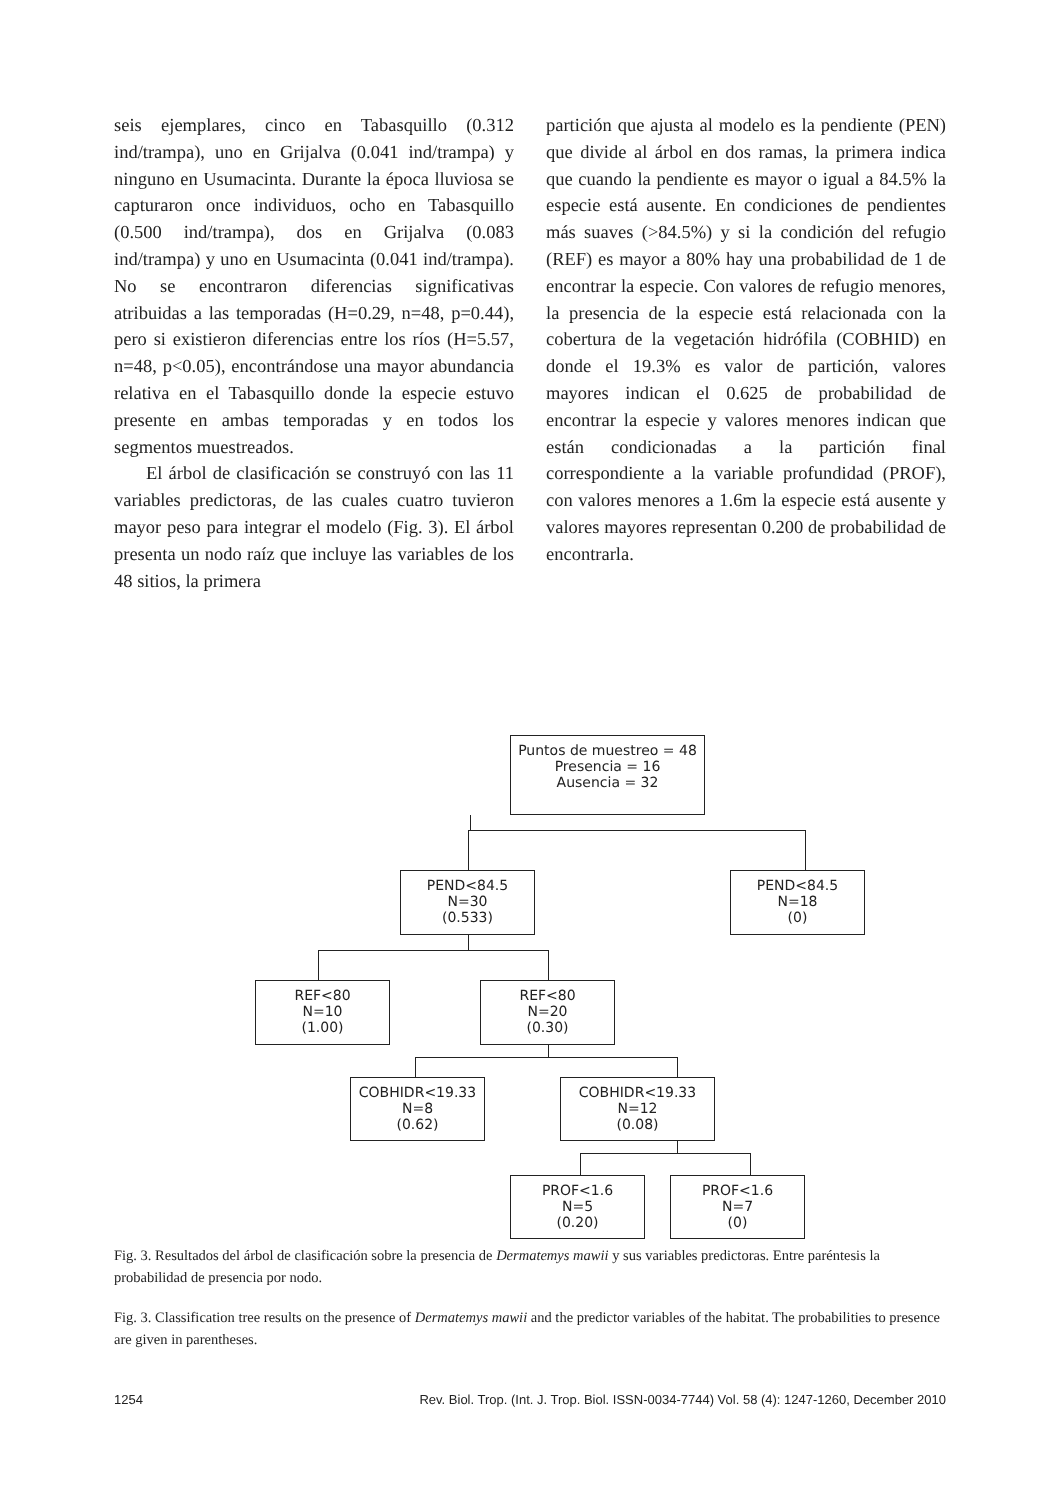seis ejemplares, cinco en Tabasquillo (0.312 ind/trampa), uno en Grijalva (0.041 ind/trampa) y ninguno en Usumacinta. Durante la época lluviosa se capturaron once individuos, ocho en Tabasquillo (0.500 ind/trampa), dos en Grijalva (0.083 ind/trampa) y uno en Usumacinta (0.041 ind/trampa). No se encontraron diferencias significativas atribuidas a las temporadas (H=0.29, n=48, p=0.44), pero si existieron diferencias entre los ríos (H=5.57, n=48, p<0.05), encontrándose una mayor abundancia relativa en el Tabasquillo donde la especie estuvo presente en ambas temporadas y en todos los segmentos muestreados.
El árbol de clasificación se construyó con las 11 variables predictoras, de las cuales cuatro tuvieron mayor peso para integrar el modelo (Fig. 3). El árbol presenta un nodo raíz que incluye las variables de los 48 sitios, la primera
partición que ajusta al modelo es la pendiente (PEN) que divide al árbol en dos ramas, la primera indica que cuando la pendiente es mayor o igual a 84.5% la especie está ausente. En condiciones de pendientes más suaves (>84.5%) y si la condición del refugio (REF) es mayor a 80% hay una probabilidad de 1 de encontrar la especie. Con valores de refugio menores, la presencia de la especie está relacionada con la cobertura de la vegetación hidrófila (COBHID) en donde el 19.3% es valor de partición, valores mayores indican el 0.625 de probabilidad de encontrar la especie y valores menores indican que están condicionadas a la partición final correspondiente a la variable profundidad (PROF), con valores menores a 1.6m la especie está ausente y valores mayores representan 0.200 de probabilidad de encontrarla.
Puntos de muestreo = 48
Presencia = 16
Ausencia = 32
PEND<84.5
N=30
(0.533)
PEND<84.5
N=18
(0)
REF<80
N=10
(1.00)
REF<80
N=20
(0.30)
COBHIDR<19.33
N=8
(0.62)
COBHIDR<19.33
N=12
(0.08)
PROF<1.6
N=5
(0.20)
PROF<1.6
N=7
(0)
Fig. 3. Resultados del árbol de clasificación sobre la presencia de Dermatemys mawii y sus variables predictoras. Entre paréntesis la probabilidad de presencia por nodo.
Fig. 3. Classification tree results on the presence of Dermatemys mawii and the predictor variables of the habitat. The probabilities to presence are given in parentheses.
1254 Rev. Biol. Trop. (Int. J. Trop. Biol. ISSN-0034-7744) Vol. 58 (4): 1247-1260, December 2010